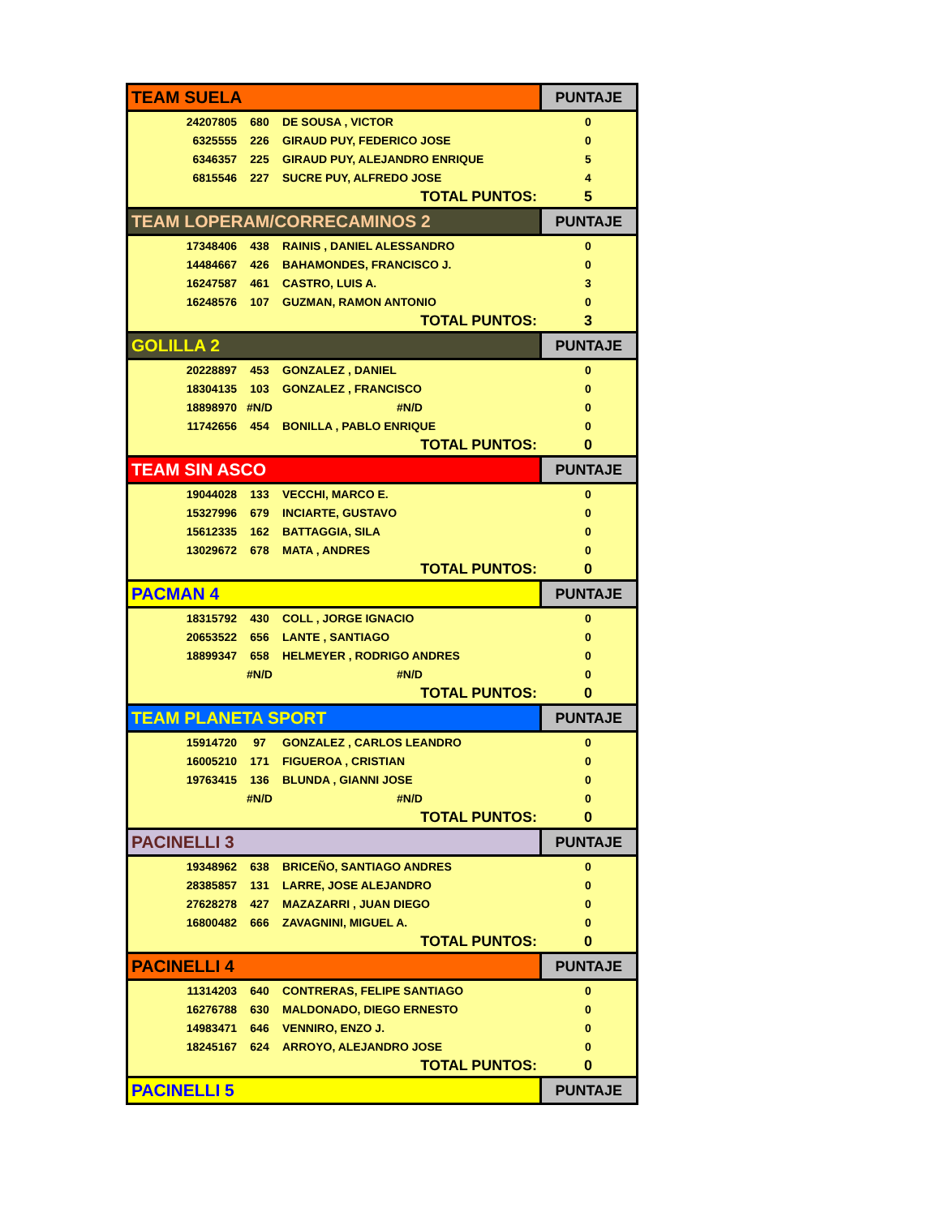| TEAM SUELA | | | PUNTAJE |
| --- | --- | --- | --- |
| 24207805 | 680 | DE SOUSA , VICTOR | 0 |
| 6325555 | 226 | GIRAUD PUY, FEDERICO JOSE | 0 |
| 6346357 | 225 | GIRAUD PUY, ALEJANDRO ENRIQUE | 5 |
| 6815546 | 227 | SUCRE PUY, ALFREDO JOSE | 4 |
| | | TOTAL PUNTOS: | 5 |
| TEAM LOPERAM/CORRECAMINOS 2 | | | PUNTAJE |
| 17348406 | 438 | RAINIS , DANIEL ALESSANDRO | 0 |
| 14484667 | 426 | BAHAMONDES, FRANCISCO J. | 0 |
| 16247587 | 461 | CASTRO, LUIS A. | 3 |
| 16248576 | 107 | GUZMAN, RAMON ANTONIO | 0 |
| | | TOTAL PUNTOS: | 3 |
| GOLILLA 2 | | | PUNTAJE |
| 20228897 | 453 | GONZALEZ , DANIEL | 0 |
| 18304135 | 103 | GONZALEZ , FRANCISCO | 0 |
| 18898970 | #N/D | #N/D | 0 |
| 11742656 | 454 | BONILLA , PABLO ENRIQUE | 0 |
| | | TOTAL PUNTOS: | 0 |
| TEAM SIN ASCO | | | PUNTAJE |
| 19044028 | 133 | VECCHI, MARCO E. | 0 |
| 15327996 | 679 | INCIARTE, GUSTAVO | 0 |
| 15612335 | 162 | BATTAGGIA, SILA | 0 |
| 13029672 | 678 | MATA , ANDRES | 0 |
| | | TOTAL PUNTOS: | 0 |
| PACMAN 4 | | | PUNTAJE |
| 18315792 | 430 | COLL , JORGE IGNACIO | 0 |
| 20653522 | 656 | LANTE , SANTIAGO | 0 |
| 18899347 | 658 | HELMEYER , RODRIGO ANDRES | 0 |
| | #N/D | #N/D | 0 |
| | | TOTAL PUNTOS: | 0 |
| TEAM PLANETA SPORT | | | PUNTAJE |
| 15914720 | 97 | GONZALEZ , CARLOS LEANDRO | 0 |
| 16005210 | 171 | FIGUEROA , CRISTIAN | 0 |
| 19763415 | 136 | BLUNDA , GIANNI JOSE | 0 |
| | #N/D | #N/D | 0 |
| | | TOTAL PUNTOS: | 0 |
| PACINELLI 3 | | | PUNTAJE |
| 19348962 | 638 | BRICEÑO, SANTIAGO ANDRES | 0 |
| 28385857 | 131 | LARRE, JOSE ALEJANDRO | 0 |
| 27628278 | 427 | MAZAZARRI , JUAN DIEGO | 0 |
| 16800482 | 666 | ZAVAGNINI, MIGUEL A. | 0 |
| | | TOTAL PUNTOS: | 0 |
| PACINELLI 4 | | | PUNTAJE |
| 11314203 | 640 | CONTRERAS, FELIPE SANTIAGO | 0 |
| 16276788 | 630 | MALDONADO, DIEGO ERNESTO | 0 |
| 14983471 | 646 | VENNIRO, ENZO J. | 0 |
| 18245167 | 624 | ARROYO, ALEJANDRO JOSE | 0 |
| | | TOTAL PUNTOS: | 0 |
| PACINELLI 5 | | | PUNTAJE |